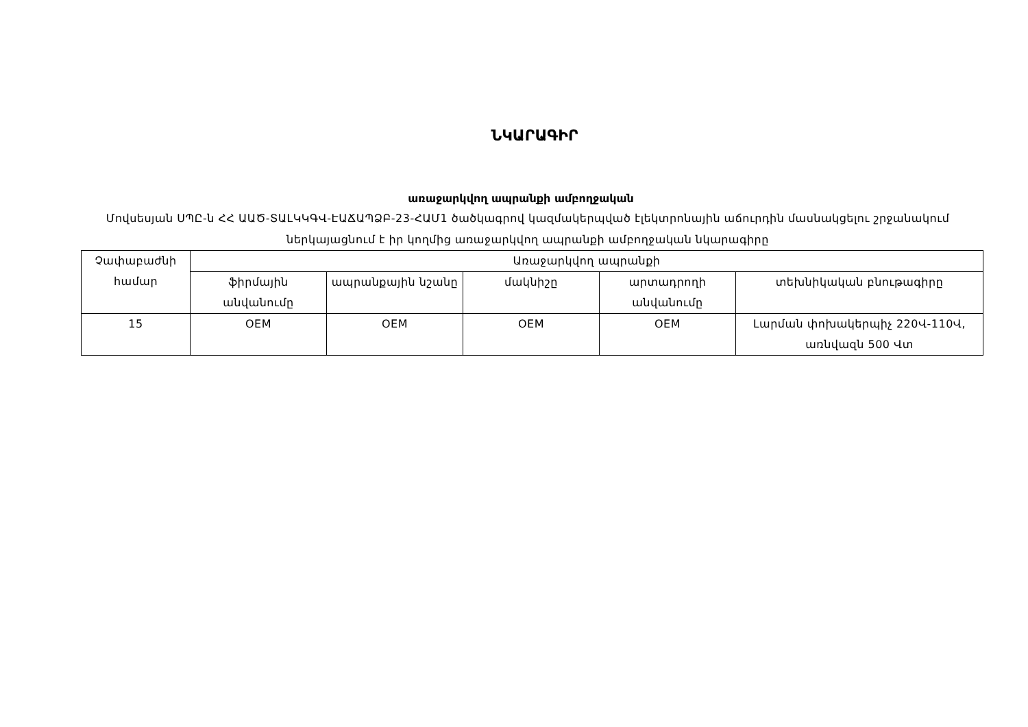ՆԿԱՐԱԳԻՐ
առաջարկվող ապրանքի ամբողջական
Մովսեսյան ՍՊԸ-ն ՀՀ ԱԱԾ-ՏԱԼԿԿԳՎ-ԷԱՃԱՊՁԲ-23-ՀԱՄ1 ծածկագրով կազմակերպված էլեկտրոնային աճուրդին մասնակցելու շրջանակում ներկայացնում է իր կողմից առաջարկվող ապրանքի ամբողջական նկարագիրը
| Չափաբաժնի համար | Առաջարկվող ապրանքի | | | | |
| --- | --- | --- | --- | --- | --- |
| | ֆիրմային անվանումը | ապրանքային նշանը | մակնիշը | արտադրողի անվանումը | տեխնիկական բնութագիրը |
| 15 | OEM | OEM | OEM | OEM | Լարման փոխակերպիչ 220Վ-110Վ, առնվազն 500 Վտ |